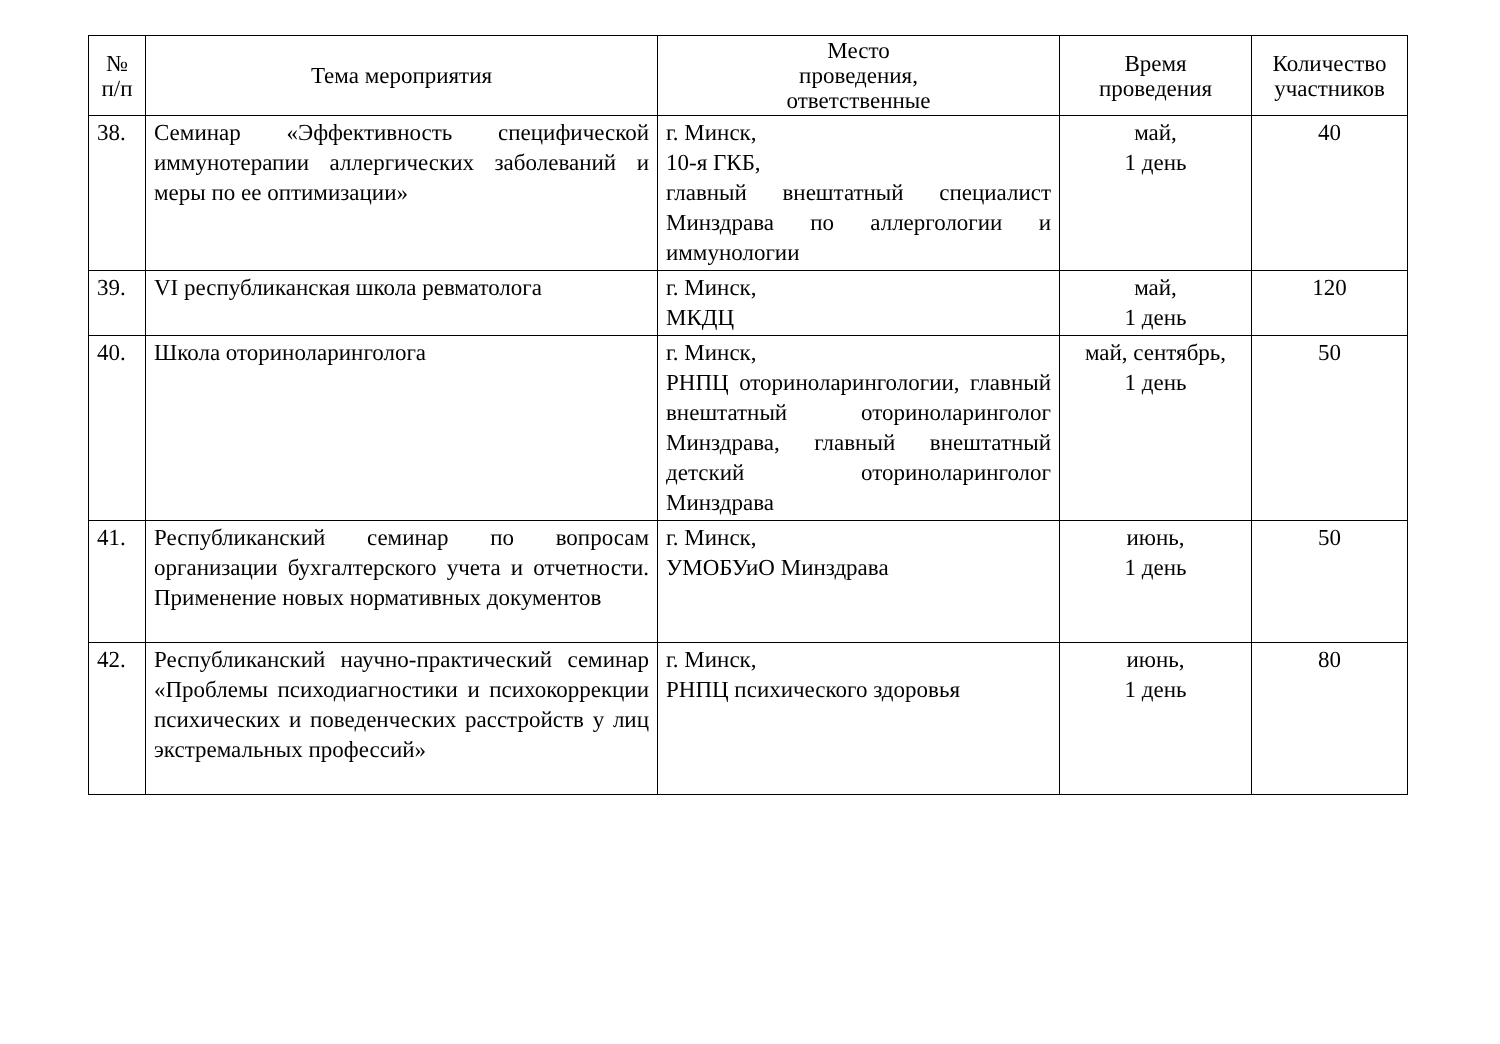| № п/п | Тема мероприятия | Место проведения, ответственные | Время проведения | Количество участников |
| --- | --- | --- | --- | --- |
| 38. | Семинар «Эффективность специфической иммунотерапии аллергических заболеваний и меры по ее оптимизации» | г. Минск, 10-я ГКБ, главный внештатный специалист Минздрава по аллергологии и иммунологии | май, 1 день | 40 |
| 39. | VI республиканская школа ревматолога | г. Минск, МКДЦ | май, 1 день | 120 |
| 40. | Школа оториноларинголога | г. Минск, РНПЦ оториноларингологии, главный внештатный оториноларинголог Минздрава, главный внештатный детский оториноларинголог Минздрава | май, сентябрь, 1 день | 50 |
| 41. | Республиканский семинар по вопросам организации бухгалтерского учета и отчетности. Применение новых нормативных документов | г. Минск, УМОБУиО Минздрава | июнь, 1 день | 50 |
| 42. | Республиканский научно-практический семинар «Проблемы психодиагностики и психокоррекции психических и поведенческих расстройств у лиц экстремальных профессий» | г. Минск, РНПЦ психического здоровья | июнь, 1 день | 80 |